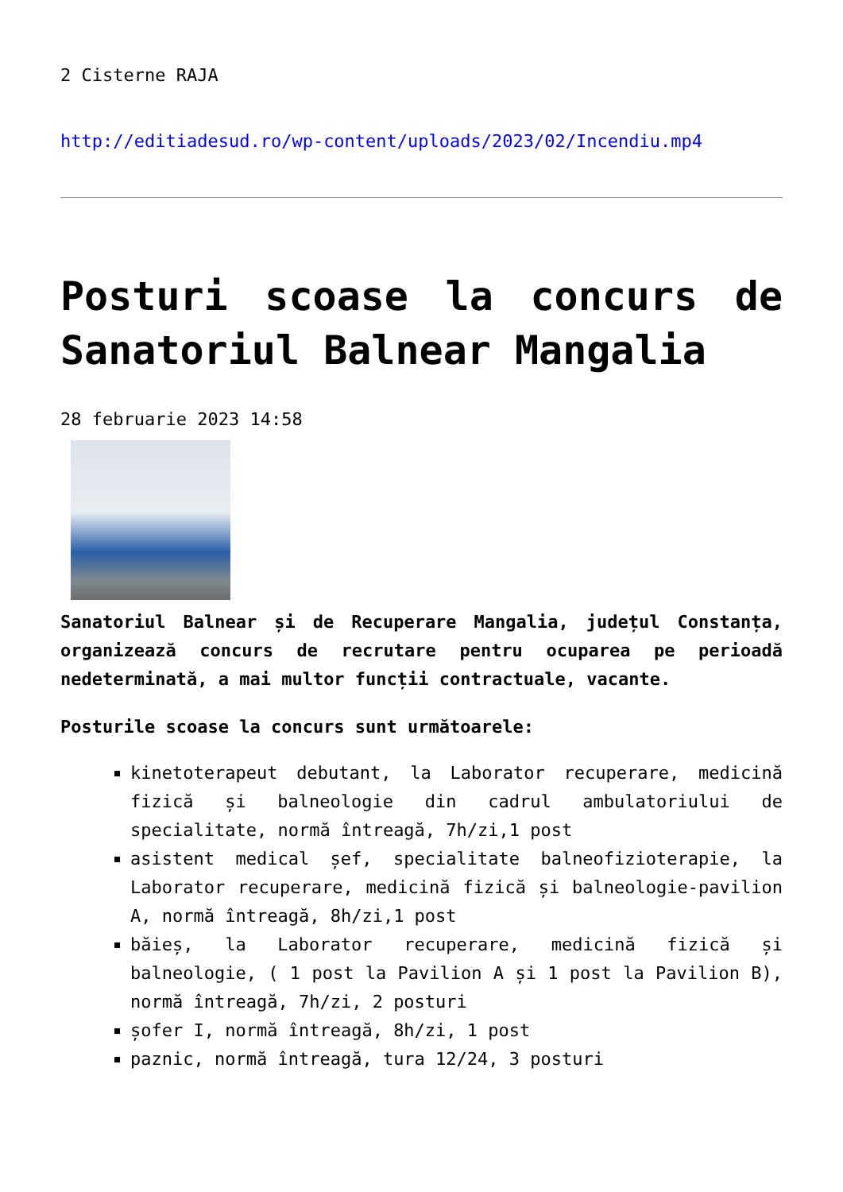2 Cisterne RAJA
http://editiadesud.ro/wp-content/uploads/2023/02/Incendiu.mp4
Posturi scoase la concurs de Sanatoriul Balnear Mangalia
28 februarie 2023 14:58
Sanatoriul Balnear și de Recuperare Mangalia, județul Constanța, organizează concurs de recrutare pentru ocuparea pe perioadă nedeterminată, a mai multor funcții contractuale, vacante.
Posturile scoase la concurs sunt următoarele:
kinetoterapeut debutant, la Laborator recuperare, medicină fizică și balneologie din cadrul ambulatoriului de specialitate, normă întreagă, 7h/zi,1 post
asistent medical șef, specialitate balneofizioterapie, la Laborator recuperare, medicină fizică și balneologie-pavilion A, normă întreagă, 8h/zi,1 post
băieș, la Laborator recuperare, medicină fizică și balneologie, ( 1 post la Pavilion A și 1 post la Pavilion B), normă întreagă, 7h/zi, 2 posturi
șofer I, normă întreagă, 8h/zi, 1 post
paznic, normă întreagă, tura 12/24, 3 posturi